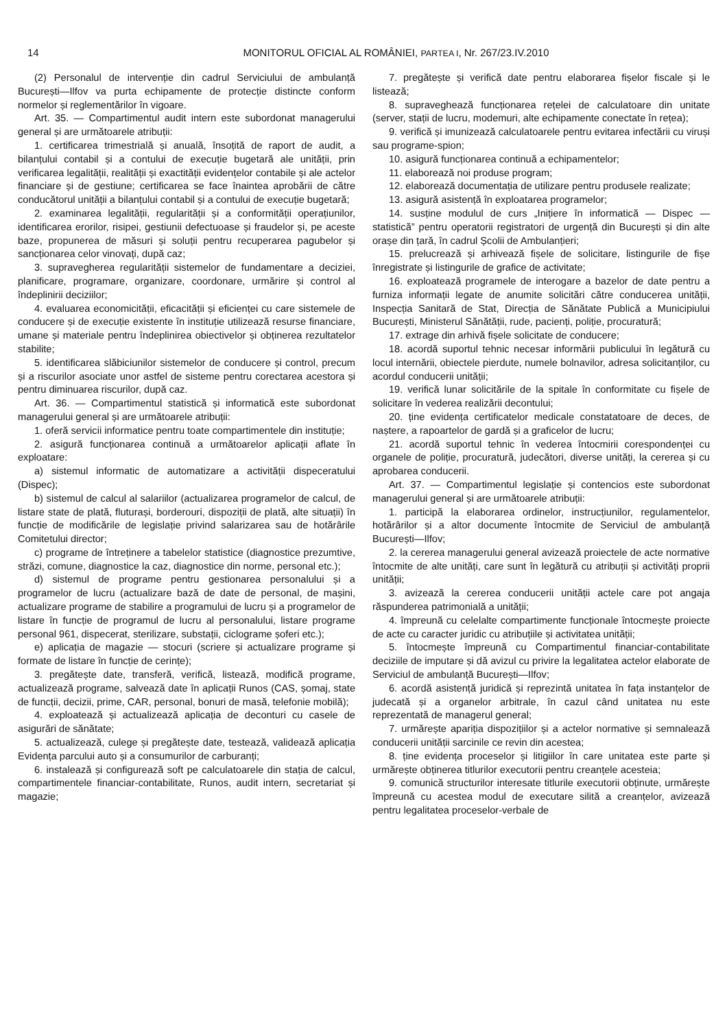14 MONITORUL OFICIAL AL ROMÂNIEI, PARTEA I, Nr. 267/23.IV.2010
(2) Personalul de intervenție din cadrul Serviciului de ambulanță București—Ilfov va purta echipamente de protecție distincte conform normelor și reglementărilor în vigoare.
Art. 35. — Compartimentul audit intern este subordonat managerului general și are următoarele atribuții:
1. certificarea trimestrială și anuală, însoțită de raport de audit, a bilanțului contabil și a contului de execuție bugetară ale unității, prin verificarea legalității, realității și exactității evidențelor contabile și ale actelor financiare și de gestiune; certificarea se face înaintea aprobării de către conducătorul unității a bilanțului contabil și a contului de execuție bugetară;
2. examinarea legalității, regularității și a conformității operațiunilor, identificarea erorilor, risipei, gestiunii defectuoase și fraudelor și, pe aceste baze, propunerea de măsuri și soluții pentru recuperarea pagubelor și sancționarea celor vinovați, după caz;
3. supravegherea regularității sistemelor de fundamentare a deciziei, planificare, programare, organizare, coordonare, urmărire și control al îndeplinirii deciziilor;
4. evaluarea economicității, eficacității și eficienței cu care sistemele de conducere și de execuție existente în instituție utilizează resurse financiare, umane și materiale pentru îndeplinirea obiectivelor și obținerea rezultatelor stabilite;
5. identificarea slăbiciunilor sistemelor de conducere și control, precum și a riscurilor asociate unor astfel de sisteme pentru corectarea acestora și pentru diminuarea riscurilor, după caz.
Art. 36. — Compartimentul statistică și informatică este subordonat managerului general și are următoarele atribuții:
1. oferă servicii informatice pentru toate compartimentele din instituție;
2. asigură funcționarea continuă a următoarelor aplicații aflate în exploatare:
a) sistemul informatic de automatizare a activității dispeceratului (Dispec);
b) sistemul de calcul al salariilor (actualizarea programelor de calcul, de listare state de plată, fluturași, borderouri, dispoziții de plată, alte situații) în funcție de modificările de legislație privind salarizarea sau de hotărârile Comitetului director;
c) programe de întreținere a tabelelor statistice (diagnostice prezumtive, străzi, comune, diagnostice la caz, diagnostice din norme, personal etc.);
d) sistemul de programe pentru gestionarea personalului și a programelor de lucru (actualizare bază de date de personal, de mașini, actualizare programe de stabilire a programului de lucru și a programelor de listare în funcție de programul de lucru al personalului, listare programe personal 961, dispecerat, sterilizare, substații, ciclograme șoferi etc.);
e) aplicația de magazie — stocuri (scriere și actualizare programe și formate de listare în funcție de cerințe);
3. pregătește date, transferă, verifică, listează, modifică programe, actualizează programe, salvează date în aplicații Runos (CAS, șomaj, state de funcții, decizii, prime, CAR, personal, bonuri de masă, telefonie mobilă);
4. exploatează și actualizează aplicația de deconturi cu casele de asigurări de sănătate;
5. actualizează, culege și pregătește date, testează, validează aplicația Evidența parcului auto și a consumurilor de carburanți;
6. instalează și configurează soft pe calculatoarele din stația de calcul, compartimentele financiar-contabilitate, Runos, audit intern, secretariat și magazie;
7. pregătește și verifică date pentru elaborarea fișelor fiscale și le listează;
8. supraveghează funcționarea rețelei de calculatoare din unitate (server, stații de lucru, modemuri, alte echipamente conectate în rețea);
9. verifică și imunizează calculatoarele pentru evitarea infectării cu viruși sau programe-spion;
10. asigură funcționarea continuă a echipamentelor;
11. elaborează noi produse program;
12. elaborează documentația de utilizare pentru produsele realizate;
13. asigură asistență în exploatarea programelor;
14. susține modulul de curs „Inițiere în informatică — Dispec — statistică” pentru operatorii registratori de urgență din București și din alte orașe din țară, în cadrul Școlii de Ambulanțieri;
15. prelucrează și arhivează fișele de solicitare, listingurile de fișe înregistrate și listingurile de grafice de activitate;
16. exploatează programele de interogare a bazelor de date pentru a furniza informații legate de anumite solicitări către conducerea unității, Inspecția Sanitară de Stat, Direcția de Sănătate Publică a Municipiului București, Ministerul Sănătății, rude, pacienți, poliție, procuratură;
17. extrage din arhivă fișele solicitate de conducere;
18. acordă suportul tehnic necesar informării publicului în legătură cu locul internării, obiectele pierdute, numele bolnavilor, adresa solicitanților, cu acordul conducerii unității;
19. verifică lunar solicitările de la spitale în conformitate cu fișele de solicitare în vederea realizării decontului;
20. ține evidența certificatelor medicale constatatoare de deces, de naștere, a rapoartelor de gardă și a graficelor de lucru;
21. acordă suportul tehnic în vederea întocmirii corespondenței cu organele de poliție, procuratură, judecători, diverse unități, la cererea și cu aprobarea conducerii.
Art. 37. — Compartimentul legislație și contencios este subordonat managerului general și are următoarele atribuții:
1. participă la elaborarea ordinelor, instrucțiunilor, regulamentelor, hotărârilor și a altor documente întocmite de Serviciul de ambulanță București—Ilfov;
2. la cererea managerului general avizează proiectele de acte normative întocmite de alte unități, care sunt în legătură cu atribuții și activități proprii unității;
3. avizează la cererea conducerii unității actele care pot angaja răspunderea patrimonială a unității;
4. împreună cu celelalte compartimente funcționale întocmește proiecte de acte cu caracter juridic cu atribuțiile și activitatea unității;
5. întocmește împreună cu Compartimentul financiar-contabilitate deciziile de imputare și dă avizul cu privire la legalitatea actelor elaborate de Serviciul de ambulanță București—Ilfov;
6. acordă asistență juridică și reprezintă unitatea în fața instanțelor de judecată și a organelor arbitrale, în cazul când unitatea nu este reprezentată de managerul general;
7. urmărește apariția dispozițiilor și a actelor normative și semnalează conducerii unității sarcinile ce revin din acestea;
8. ține evidența proceselor și litigiilor în care unitatea este parte și urmărește obținerea titlurilor executorii pentru creanțele acesteia;
9. comunică structurilor interesate titlurile executorii obținute, urmărește împreună cu acestea modul de executare silită a creanțelor, avizează pentru legalitatea proceselor-verbale de